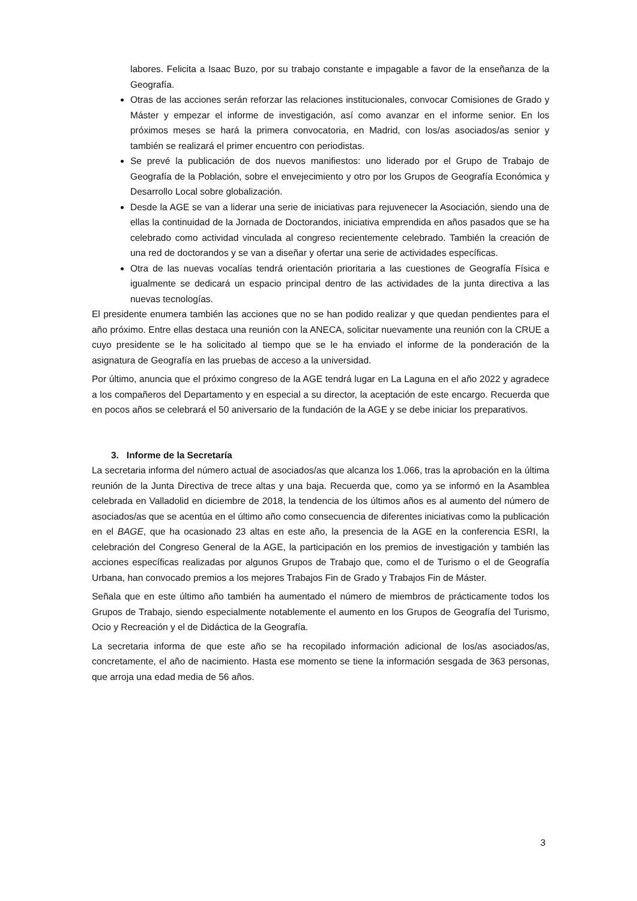labores. Felicita a Isaac Buzo, por su trabajo constante e impagable a favor de la enseñanza de la Geografía.
Otras de las acciones serán reforzar las relaciones institucionales, convocar Comisiones de Grado y Máster y empezar el informe de investigación, así como avanzar en el informe senior. En los próximos meses se hará la primera convocatoria, en Madrid, con los/as asociados/as senior y también se realizará el primer encuentro con periodistas.
Se prevé la publicación de dos nuevos manifiestos: uno liderado por el Grupo de Trabajo de Geografía de la Población, sobre el envejecimiento y otro por los Grupos de Geografía Económica y Desarrollo Local sobre globalización.
Desde la AGE se van a liderar una serie de iniciativas para rejuvenecer la Asociación, siendo una de ellas la continuidad de la Jornada de Doctorandos, iniciativa emprendida en años pasados que se ha celebrado como actividad vinculada al congreso recientemente celebrado. También la creación de una red de doctorandos y se van a diseñar y ofertar una serie de actividades específicas.
Otra de las nuevas vocalías tendrá orientación prioritaria a las cuestiones de Geografía Física e igualmente se dedicará un espacio principal dentro de las actividades de la junta directiva a las nuevas tecnologías.
El presidente enumera también las acciones que no se han podido realizar y que quedan pendientes para el año próximo. Entre ellas destaca una reunión con la ANECA, solicitar nuevamente una reunión con la CRUE a cuyo presidente se le ha solicitado al tiempo que se le ha enviado el informe de la ponderación de la asignatura de Geografía en las pruebas de acceso a la universidad.
Por último, anuncia que el próximo congreso de la AGE tendrá lugar en La Laguna en el año 2022 y agradece a los compañeros del Departamento y en especial a su director, la aceptación de este encargo. Recuerda que en pocos años se celebrará el 50 aniversario de la fundación de la AGE y se debe iniciar los preparativos.
3. Informe de la Secretaría
La secretaria informa del número actual de asociados/as que alcanza los 1.066, tras la aprobación en la última reunión de la Junta Directiva de trece altas y una baja. Recuerda que, como ya se informó en la Asamblea celebrada en Valladolid en diciembre de 2018, la tendencia de los últimos años es al aumento del número de asociados/as que se acentúa en el último año como consecuencia de diferentes iniciativas como la publicación en el BAGE, que ha ocasionado 23 altas en este año, la presencia de la AGE en la conferencia ESRI, la celebración del Congreso General de la AGE, la participación en los premios de investigación y también las acciones específicas realizadas por algunos Grupos de Trabajo que, como el de Turismo o el de Geografía Urbana, han convocado premios a los mejores Trabajos Fin de Grado y Trabajos Fin de Máster.
Señala que en este último año también ha aumentado el número de miembros de prácticamente todos los Grupos de Trabajo, siendo especialmente notablemente el aumento en los Grupos de Geografía del Turismo, Ocio y Recreación y el de Didáctica de la Geografía.
La secretaria informa de que este año se ha recopilado información adicional de los/as asociados/as, concretamente, el año de nacimiento. Hasta ese momento se tiene la información sesgada de 363 personas, que arroja una edad media de 56 años.
3